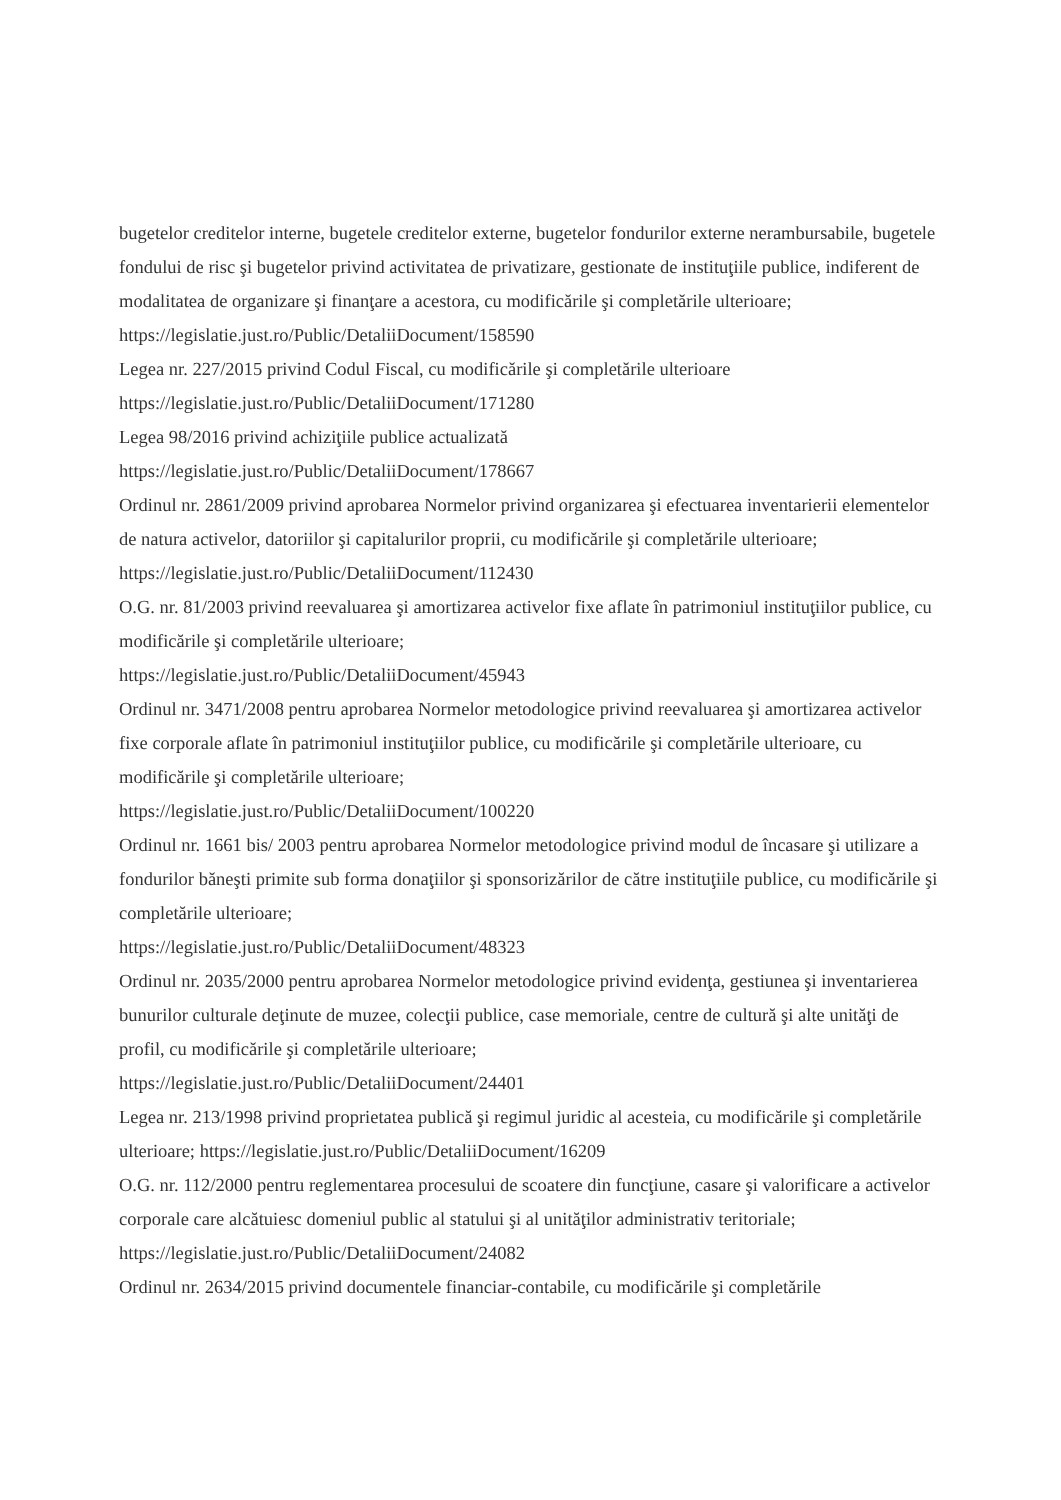bugetelor creditelor interne, bugetele creditelor externe, bugetelor fondurilor externe nerambursabile, bugetele fondului de risc şi bugetelor privind activitatea de privatizare, gestionate de instituţiile publice, indiferent de modalitatea de organizare şi finanţare a acestora, cu modificările şi completările ulterioare;
https://legislatie.just.ro/Public/DetaliiDocument/158590
Legea nr. 227/2015 privind Codul Fiscal, cu modificările şi completările ulterioare
https://legislatie.just.ro/Public/DetaliiDocument/171280
Legea 98/2016 privind achiziţiile publice actualizată
https://legislatie.just.ro/Public/DetaliiDocument/178667
Ordinul nr. 2861/2009 privind aprobarea Normelor privind organizarea şi efectuarea inventarierii elementelor de natura activelor, datoriilor şi capitalurilor proprii, cu modificările şi completările ulterioare; https://legislatie.just.ro/Public/DetaliiDocument/112430
O.G. nr. 81/2003 privind reevaluarea şi amortizarea activelor fixe aflate în patrimoniul instituţiilor publice, cu modificările şi completările ulterioare;
https://legislatie.just.ro/Public/DetaliiDocument/45943
Ordinul nr. 3471/2008 pentru aprobarea Normelor metodologice privind reevaluarea şi amortizarea activelor fixe corporale aflate în patrimoniul instituţiilor publice, cu modificările şi completările ulterioare, cu modificările şi completările ulterioare;
https://legislatie.just.ro/Public/DetaliiDocument/100220
Ordinul nr. 1661 bis/ 2003 pentru aprobarea Normelor metodologice privind modul de încasare şi utilizare a fondurilor băneşti primite sub forma donaţiilor şi sponsorizărilor de către instituţiile publice, cu modificările şi completările ulterioare;
https://legislatie.just.ro/Public/DetaliiDocument/48323
Ordinul nr. 2035/2000 pentru aprobarea Normelor metodologice privind evidenţa, gestiunea şi inventarierea bunurilor culturale deţinute de muzee, colecţii publice, case memoriale, centre de cultură şi alte unităţi de profil, cu modificările şi completările ulterioare;
https://legislatie.just.ro/Public/DetaliiDocument/24401
Legea nr. 213/1998 privind proprietatea publică şi regimul juridic al acesteia, cu modificările şi completările ulterioare; https://legislatie.just.ro/Public/DetaliiDocument/16209
O.G. nr. 112/2000 pentru reglementarea procesului de scoatere din funcţiune, casare şi valorificare a activelor corporale care alcătuiesc domeniul public al statului şi al unităţilor administrativ teritoriale; https://legislatie.just.ro/Public/DetaliiDocument/24082
Ordinul nr. 2634/2015 privind documentele financiar-contabile, cu modificările şi completările